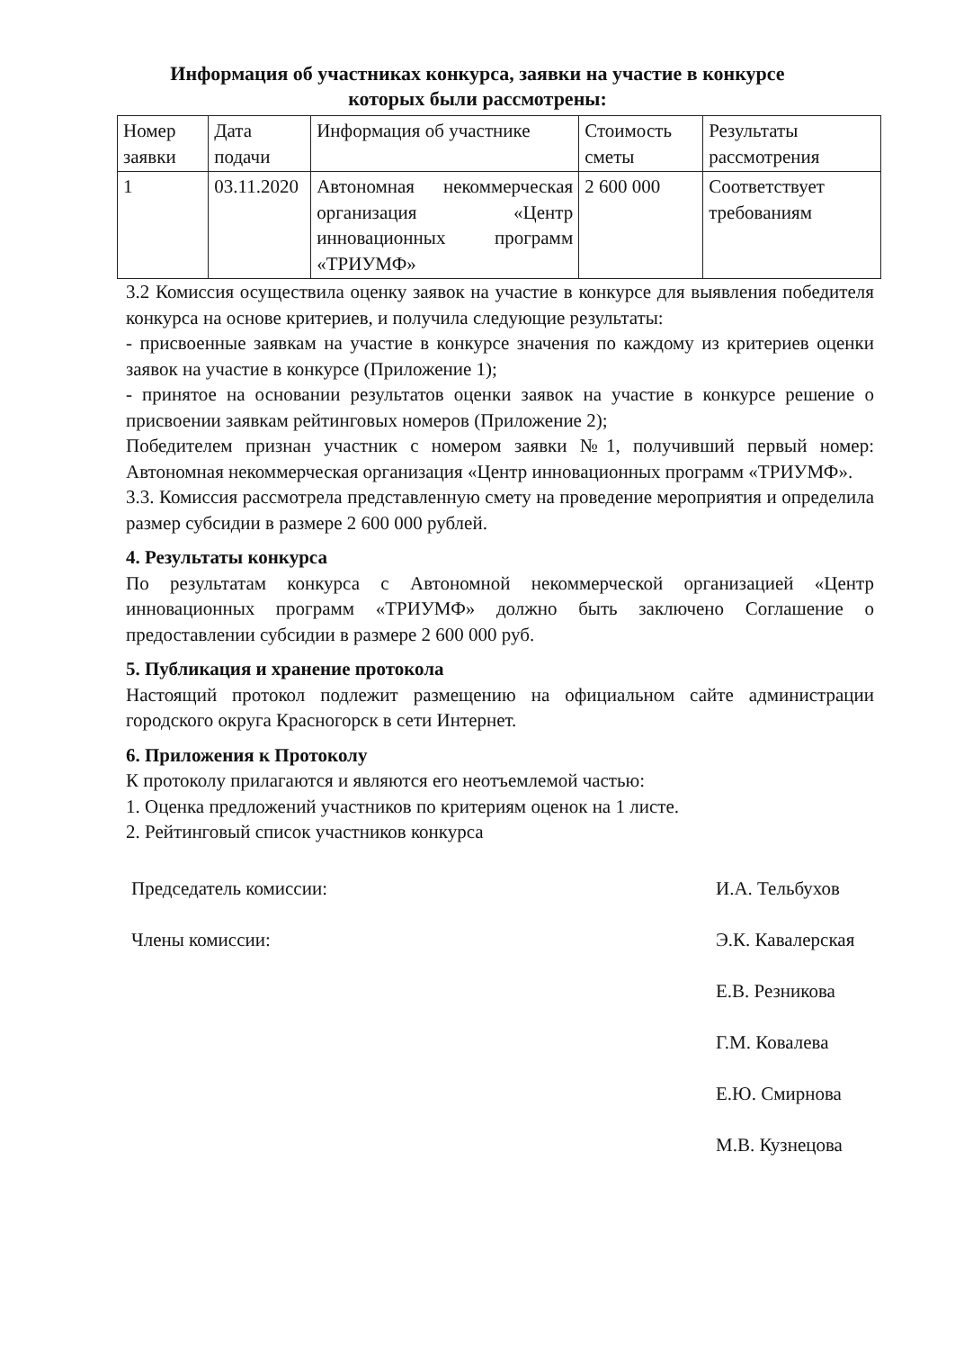Информация об участниках конкурса, заявки на участие в конкурсе
которых были рассмотрены:
| Номер заявки | Дата подачи | Информация об участнике | Стоимость сметы | Результаты рассмотрения |
| --- | --- | --- | --- | --- |
| 1 | 03.11.2020 | Автономная некоммерческая организация «Центр инновационных программ «ТРИУМФ» | 2 600 000 | Соответствует требованиям |
3.2 Комиссия осуществила оценку заявок на участие в конкурсе для выявления победителя конкурса на основе критериев, и получила следующие результаты:
- присвоенные заявкам на участие в конкурсе значения по каждому из критериев оценки заявок на участие в конкурсе (Приложение 1);
- принятое на основании результатов оценки заявок на участие в конкурсе решение о присвоении заявкам рейтинговых номеров (Приложение 2);
Победителем признан участник с номером заявки №1, получивший первый номер: Автономная некоммерческая организация «Центр инновационных программ «ТРИУМФ».
3.3. Комиссия рассмотрела представленную смету на проведение мероприятия и определила размер субсидии в размере 2 600 000 рублей.
4. Результаты конкурса
По результатам конкурса с Автономной некоммерческой организацией «Центр инновационных программ «ТРИУМФ» должно быть заключено Соглашение о предоставлении субсидии в размере 2 600 000 руб.
5. Публикация и хранение протокола
Настоящий протокол подлежит размещению на официальном сайте администрации городского округа Красногорск в сети Интернет.
6. Приложения к Протоколу
К протоколу прилагаются и являются его неотъемлемой частью:
1. Оценка предложений участников по критериям оценок на 1 листе.
2. Рейтинговый список участников конкурса
Председатель комиссии: И.А. Тельбухов
Члены комиссии: Э.К. Кавалерская
Е.В. Резникова
Г.М. Ковалева
Е.Ю. Смирнова
М.В. Кузнецова